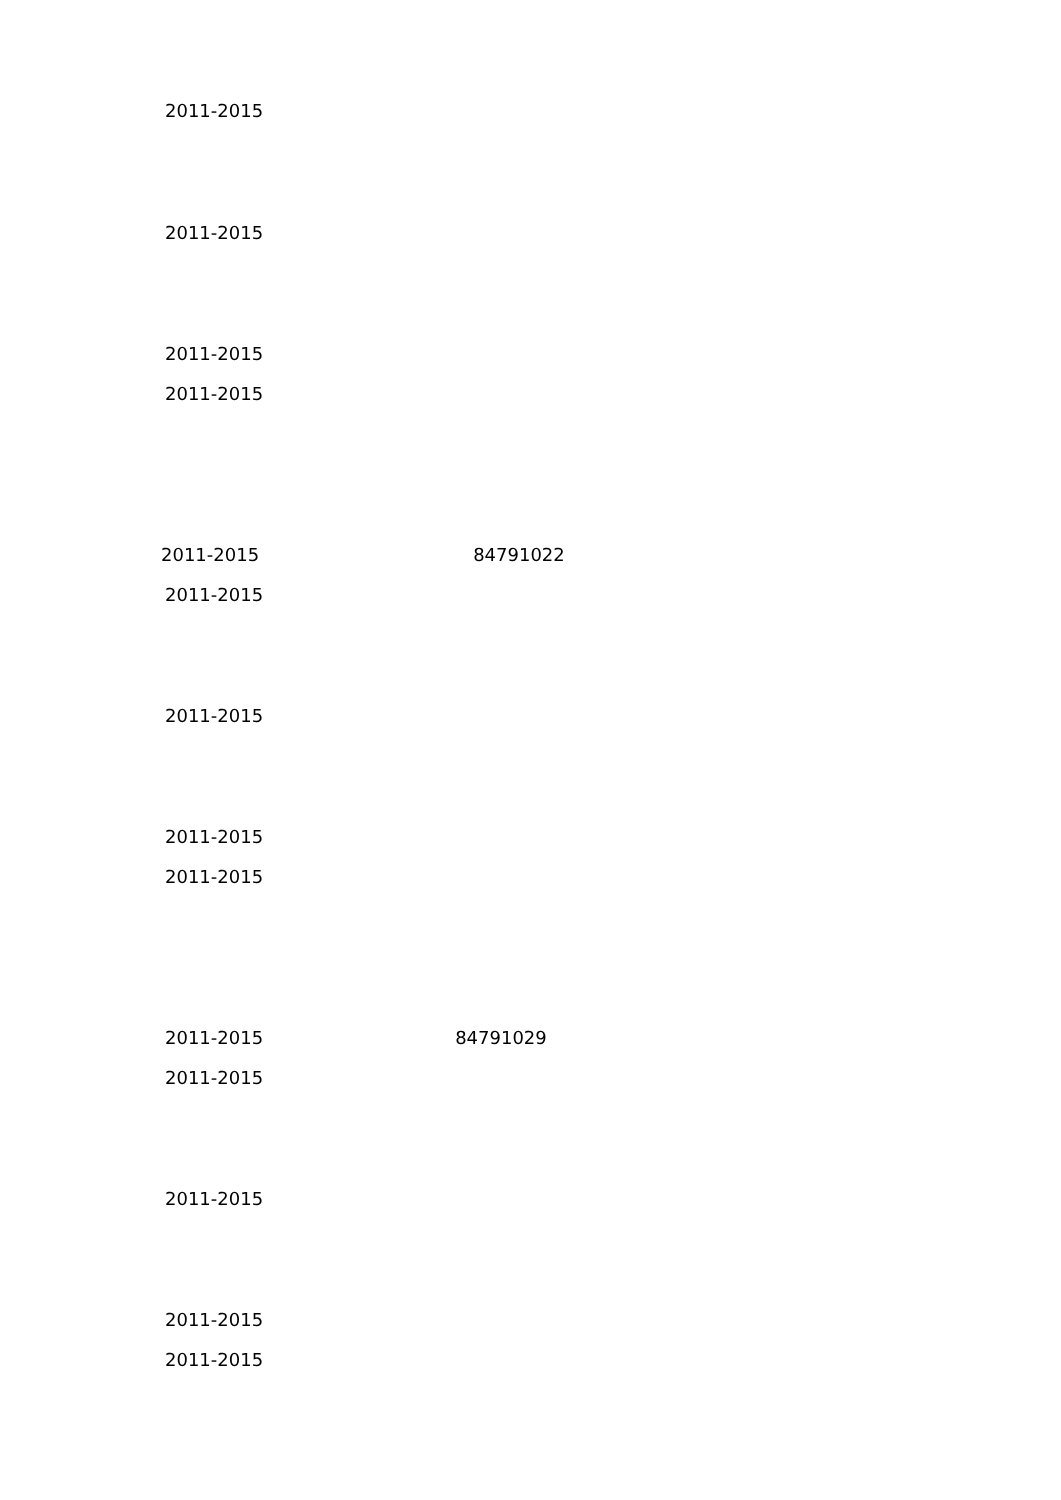2011-2015
2011-2015
2011-2015
2011-2015
2011-2015 84791022
2011-2015
2011-2015
2011-2015
2011-2015
2011-2015 84791029
2011-2015
2011-2015
2011-2015
2011-2015